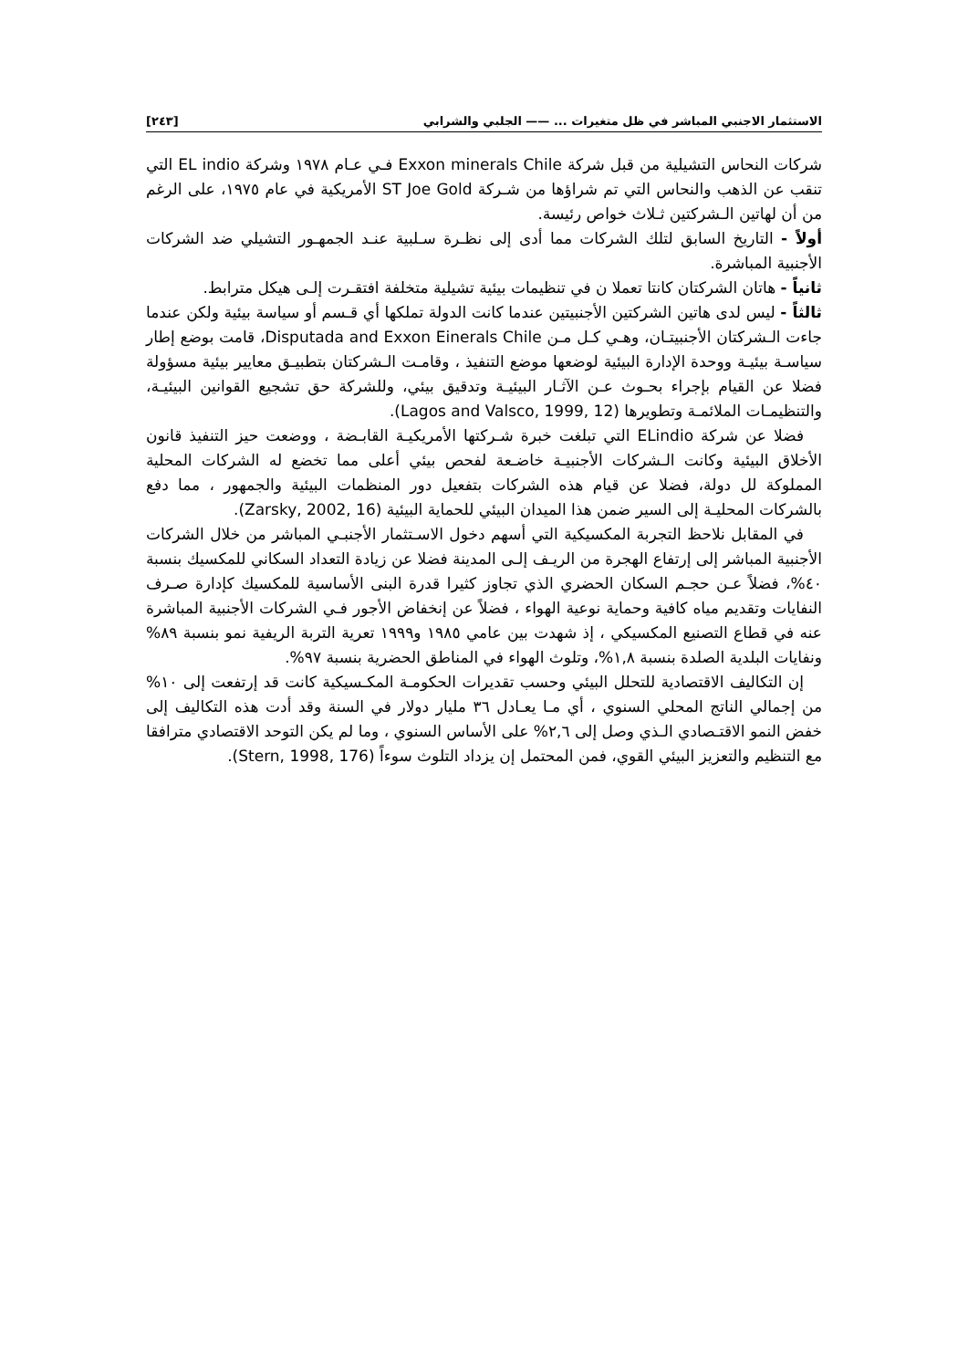الاستثمار الاجنبي المباشر في ظل متغيرات ... —— الجلبي والشرابي [٢٤٣]
شركات النحاس التشيلية من قبل شركة Exxon minerals Chile فـي عـام ١٩٧٨ وشركة EL indio التي تنقب عن الذهب والنحاس التي تم شراؤها من شـركة ST Joe Gold الأمريكية في عام ١٩٧٥، على الرغم من أن لهاتين الـشركتين ثـلاث خواص رئيسة.
أولاً - التاريخ السابق لتلك الشركات مما أدى إلى نظـرة سـلبية عنـد الجمهـور التشيلي ضد الشركات الأجنبية المباشرة.
ثانياً - هاتان الشركتان كانتا تعملا ن في تنظيمات بيئية تشيلية متخلفة افتقـرت إلـى هيكل مترابط.
ثالثاً - ليس لدى هاتين الشركتين الأجنبيتين عندما كانت الدولة تملكها أي قـسم أو سياسة بيئية ولكن عندما جاءت الـشركتان الأجنبيتـان، وهـي كـل مـن Disputada and Exxon Einerals Chile، قامت بوضع إطار سياسـة بيئيـة ووحدة الإدارة البيئية لوضعها موضع التنفيذ ، وقامـت الـشركتان بتطبيـق معايير بيئية مسؤولة فضلا عن القيام بإجراء بحـوث عـن الآثـار البيئيـة وتدقيق بيئي، وللشركة حق تشجيع القوانين البيئيـة، والتنظيمـات الملائمـة وتطويرها (Lagos and Valsco, 1999, 12).
فضلا عن شركة ELindio التي تبلغت خبرة شـركتها الأمريكيـة القابـضة ، ووضعت حيز التنفيذ قانون الأخلاق البيئية وكانت الـشركات الأجنبيـة خاضـعة لفحص بيئي أعلى مما تخضع له الشركات المحلية المملوكة لل دولة، فضلا عن قيام هذه الشركات بتفعيل دور المنظمات البيئية والجمهور ، مما دفع بالشركات المحليـة إلى السير ضمن هذا الميدان البيئي للحماية البيئية (Zarsky, 2002, 16).
في المقابل نلاحظ التجربة المكسيكية التي أسهم دخول الاسـتثمار الأجنبـي المباشر من خلال الشركات الأجنبية المباشر إلى إرتفاع الهجرة من الريـف إلـى المدينة فضلا عن زيادة التعداد السكاني للمكسيك بنسبة ٤٠%، فضلاً عـن حجـم السكان الحضري الذي تجاوز كثيرا قدرة البنى الأساسية للمكسيك كإدارة صـرف النفايات وتقديم مياه كافية وحماية نوعية الهواء ، فضلاً عن إنخفاض الأجور فـي الشركات الأجنبية المباشرة عنه في قطاع التصنيع المكسيكي ، إذ شهدت بين عامي ١٩٨٥ و١٩٩٩ تعرية التربة الريفية نمو بنسبة ٨٩% ونفايات البلدية الصلدة بنسبة ١,٨%، وتلوث الهواء في المناطق الحضرية بنسبة ٩٧%.
إن التكاليف الاقتصادية للتحلل البيئي وحسب تقديرات الحكومـة المكـسيكية كانت قد إرتفعت إلى ١٠% من إجمالي الناتج المحلي السنوي ، أي مـا يعـادل ٣٦ مليار دولار في السنة وقد أدت هذه التكاليف إلى خفض النمو الاقتـصادي الـذي وصل إلى ٢,٦% على الأساس السنوي ، وما لم يكن التوحد الاقتصادي مترافقا مع التنظيم والتعزيز البيئي القوي، فمن المحتمل إن يزداد التلوث سوءاً (Stern, 1998, 176).